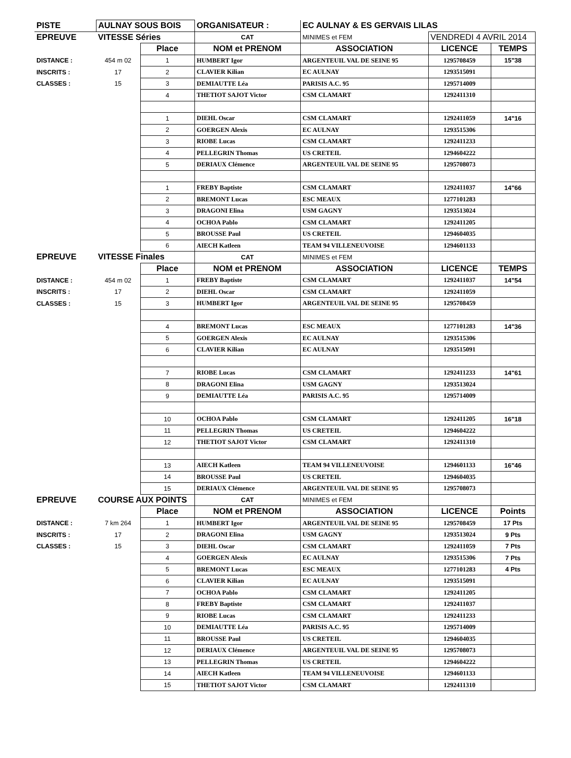| PISTE | AULNAY SOUS BOIS | | ORGANISATEUR : | EC AULNAY & ES GERVAIS LILAS | | |
| EPREUVE | VITESSE Séries | | CAT | MINIMES et FEM | VENDREDI 4 AVRIL 2014 | |
| | | Place | NOM et PRENOM | ASSOCIATION | LICENCE | TEMPS |
| DISTANCE : | 454 m 02 | 1 | HUMBERT Igor | ARGENTEUIL VAL DE SEINE 95 | 1295708459 | 15"38 |
| INSCRITS : | 17 | 2 | CLAVIER Kilian | EC AULNAY | 1293515091 | |
| CLASSES : | 15 | 3 | DEMIAUTTE Léa | PARISIS A.C. 95 | 1295714009 | |
| | | 4 | THETIOT SAJOT Victor | CSM CLAMART | 1292411310 | |
| | | 1 | DIEHL Oscar | CSM CLAMART | 1292411059 | 14"16 |
| | | 2 | GOERGEN Alexis | EC AULNAY | 1293515306 | |
| | | 3 | RIOBE Lucas | CSM CLAMART | 1292411233 | |
| | | 4 | PELLEGRIN Thomas | US CRETEIL | 1294604222 | |
| | | 5 | DERIAUX Clémence | ARGENTEUIL VAL DE SEINE 95 | 1295708073 | |
| | | 1 | FREBY Baptiste | CSM CLAMART | 1292411037 | 14"66 |
| | | 2 | BREMONT Lucas | ESC MEAUX | 1277101283 | |
| | | 3 | DRAGONI Elina | USM GAGNY | 1293513024 | |
| | | 4 | OCHOA Pablo | CSM CLAMART | 1292411205 | |
| | | 5 | BROUSSE Paul | US CRETEIL | 1294604035 | |
| | | 6 | AIECH Katleen | TEAM 94 VILLENEUVOISE | 1294601133 | |
| EPREUVE | VITESSE Finales | | CAT | MINIMES et FEM | | |
| | | Place | NOM et PRENOM | ASSOCIATION | LICENCE | TEMPS |
| DISTANCE : | 454 m 02 | 1 | FREBY Baptiste | CSM CLAMART | 1292411037 | 14"54 |
| INSCRITS : | 17 | 2 | DIEHL Oscar | CSM CLAMART | 1292411059 | |
| CLASSES : | 15 | 3 | HUMBERT Igor | ARGENTEUIL VAL DE SEINE 95 | 1295708459 | |
| | | 4 | BREMONT Lucas | ESC MEAUX | 1277101283 | 14"36 |
| | | 5 | GOERGEN Alexis | EC AULNAY | 1293515306 | |
| | | 6 | CLAVIER Kilian | EC AULNAY | 1293515091 | |
| | | 7 | RIOBE Lucas | CSM CLAMART | 1292411233 | 14"61 |
| | | 8 | DRAGONI Elina | USM GAGNY | 1293513024 | |
| | | 9 | DEMIAUTTE Léa | PARISIS A.C. 95 | 1295714009 | |
| | | 10 | OCHOA Pablo | CSM CLAMART | 1292411205 | 16"18 |
| | | 11 | PELLEGRIN Thomas | US CRETEIL | 1294604222 | |
| | | 12 | THETIOT SAJOT Victor | CSM CLAMART | 1292411310 | |
| | | 13 | AIECH Katleen | TEAM 94 VILLENEUVOISE | 1294601133 | 16"46 |
| | | 14 | BROUSSE Paul | US CRETEIL | 1294604035 | |
| | | 15 | DERIAUX Clémence | ARGENTEUIL VAL DE SEINE 95 | 1295708073 | |
| EPREUVE | COURSE AUX POINTS | | CAT | MINIMES et FEM | | |
| | | Place | NOM et PRENOM | ASSOCIATION | LICENCE | Points |
| DISTANCE : | 7 km 264 | 1 | HUMBERT Igor | ARGENTEUIL VAL DE SEINE 95 | 1295708459 | 17 Pts |
| INSCRITS : | 17 | 2 | DRAGONI Elina | USM GAGNY | 1293513024 | 9 Pts |
| CLASSES : | 15 | 3 | DIEHL Oscar | CSM CLAMART | 1292411059 | 7 Pts |
| | | 4 | GOERGEN Alexis | EC AULNAY | 1293515306 | 7 Pts |
| | | 5 | BREMONT Lucas | ESC MEAUX | 1277101283 | 4 Pts |
| | | 6 | CLAVIER Kilian | EC AULNAY | 1293515091 | |
| | | 7 | OCHOA Pablo | CSM CLAMART | 1292411205 | |
| | | 8 | FREBY Baptiste | CSM CLAMART | 1292411037 | |
| | | 9 | RIOBE Lucas | CSM CLAMART | 1292411233 | |
| | | 10 | DEMIAUTTE Léa | PARISIS A.C. 95 | 1295714009 | |
| | | 11 | BROUSSE Paul | US CRETEIL | 1294604035 | |
| | | 12 | DERIAUX Clémence | ARGENTEUIL VAL DE SEINE 95 | 1295708073 | |
| | | 13 | PELLEGRIN Thomas | US CRETEIL | 1294604222 | |
| | | 14 | AIECH Katleen | TEAM 94 VILLENEUVOISE | 1294601133 | |
| | | 15 | THETIOT SAJOT Victor | CSM CLAMART | 1292411310 | |